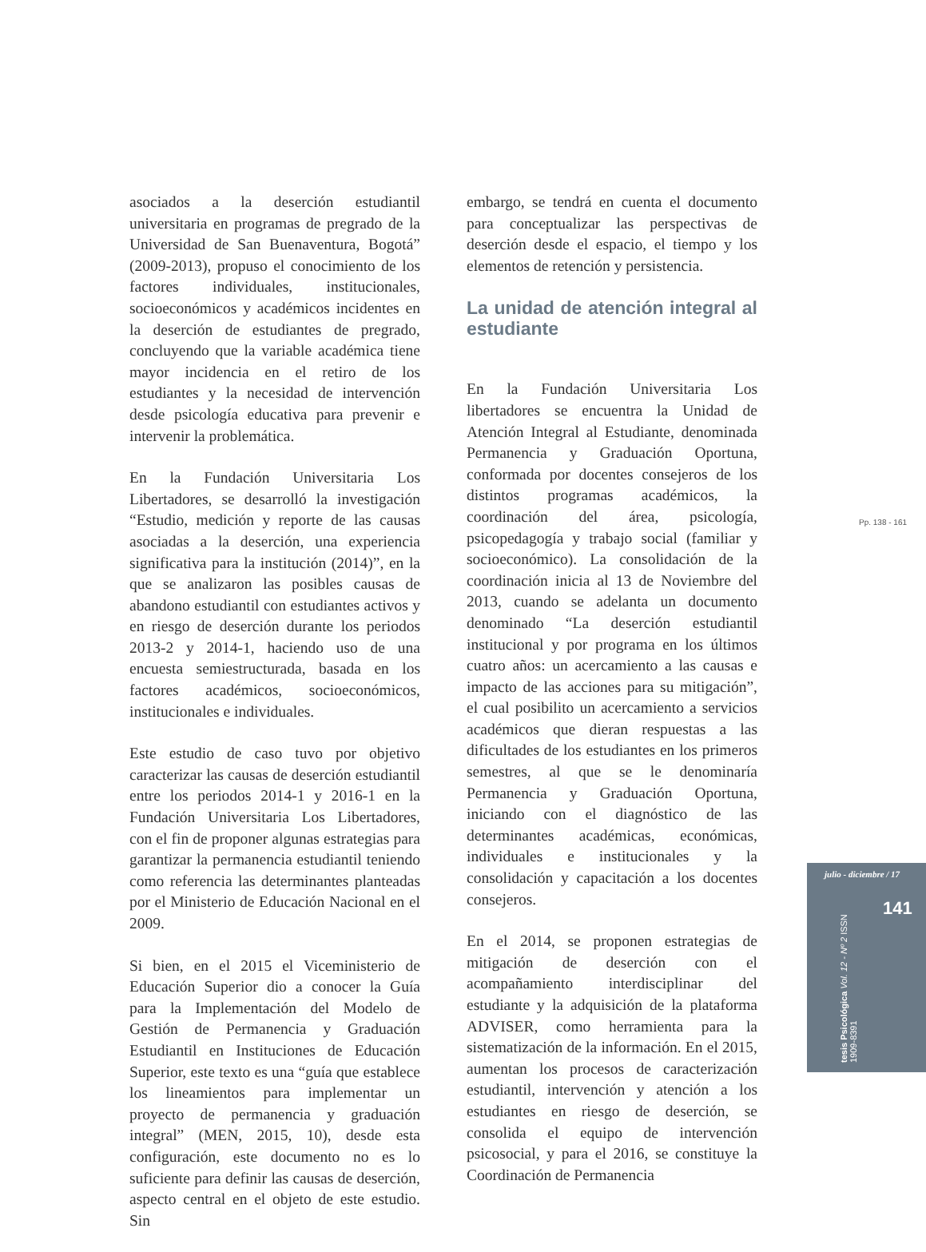asociados a la deserción estudiantil universitaria en programas de pregrado de la Universidad de San Buenaventura, Bogotá” (2009-2013), propuso el conocimiento de los factores individuales, institucionales, socioeconómicos y académicos incidentes en la deserción de estudiantes de pregrado, concluyendo que la variable académica tiene mayor incidencia en el retiro de los estudiantes y la necesidad de intervención desde psicología educativa para prevenir e intervenir la problemática.
En la Fundación Universitaria Los Libertadores, se desarrolló la investigación “Estudio, medición y reporte de las causas asociadas a la deserción, una experiencia significativa para la institución (2014)”, en la que se analizaron las posibles causas de abandono estudiantil con estudiantes activos y en riesgo de deserción durante los periodos 2013-2 y 2014-1, haciendo uso de una encuesta semiestructurada, basada en los factores académicos, socioeconómicos, institucionales e individuales.
Este estudio de caso tuvo por objetivo caracterizar las causas de deserción estudiantil entre los periodos 2014-1 y 2016-1 en la Fundación Universitaria Los Libertadores, con el fin de proponer algunas estrategias para garantizar la permanencia estudiantil teniendo como referencia las determinantes planteadas por el Ministerio de Educación Nacional en el 2009.
Si bien, en el 2015 el Viceministerio de Educación Superior dio a conocer la Guía para la Implementación del Modelo de Gestión de Permanencia y Graduación Estudiantil en Instituciones de Educación Superior, este texto es una “guía que establece los lineamientos para implementar un proyecto de permanencia y graduación integral” (MEN, 2015, 10), desde esta configuración, este documento no es lo suficiente para definir las causas de deserción, aspecto central en el objeto de este estudio. Sin
embargo, se tendrá en cuenta el documento para conceptualizar las perspectivas de deserción desde el espacio, el tiempo y los elementos de retención y persistencia.
La unidad de atención integral al estudiante
En la Fundación Universitaria Los libertadores se encuentra la Unidad de Atención Integral al Estudiante, denominada Permanencia y Graduación Oportuna, conformada por docentes consejeros de los distintos programas académicos, la coordinación del área, psicología, psicopedagogía y trabajo social (familiar y socioeconómico). La consolidación de la coordinación inicia al 13 de Noviembre del 2013, cuando se adelanta un documento denominado “La deserción estudiantil institucional y por programa en los últimos cuatro años: un acercamiento a las causas e impacto de las acciones para su mitigación”, el cual posibilito un acercamiento a servicios académicos que dieran respuestas a las dificultades de los estudiantes en los primeros semestres, al que se le denominaría Permanencia y Graduación Oportuna, iniciando con el diagnóstico de las determinantes académicas, económicas, individuales e institucionales y la consolidación y capacitación a los docentes consejeros.
En el 2014, se proponen estrategias de mitigación de deserción con el acompañamiento interdisciplinar del estudiante y la adquisición de la plataforma ADVISER, como herramienta para la sistematización de la información. En el 2015, aumentan los procesos de caracterización estudiantil, intervención y atención a los estudiantes en riesgo de deserción, se consolida el equipo de intervención psicosocial, y para el 2016, se constituye la Coordinación de Permanencia
Pp. 138 - 161
julio - diciembre / 17
141
tesis Psicológica Vol. 12 - Nº 2 ISSN 1909-8391